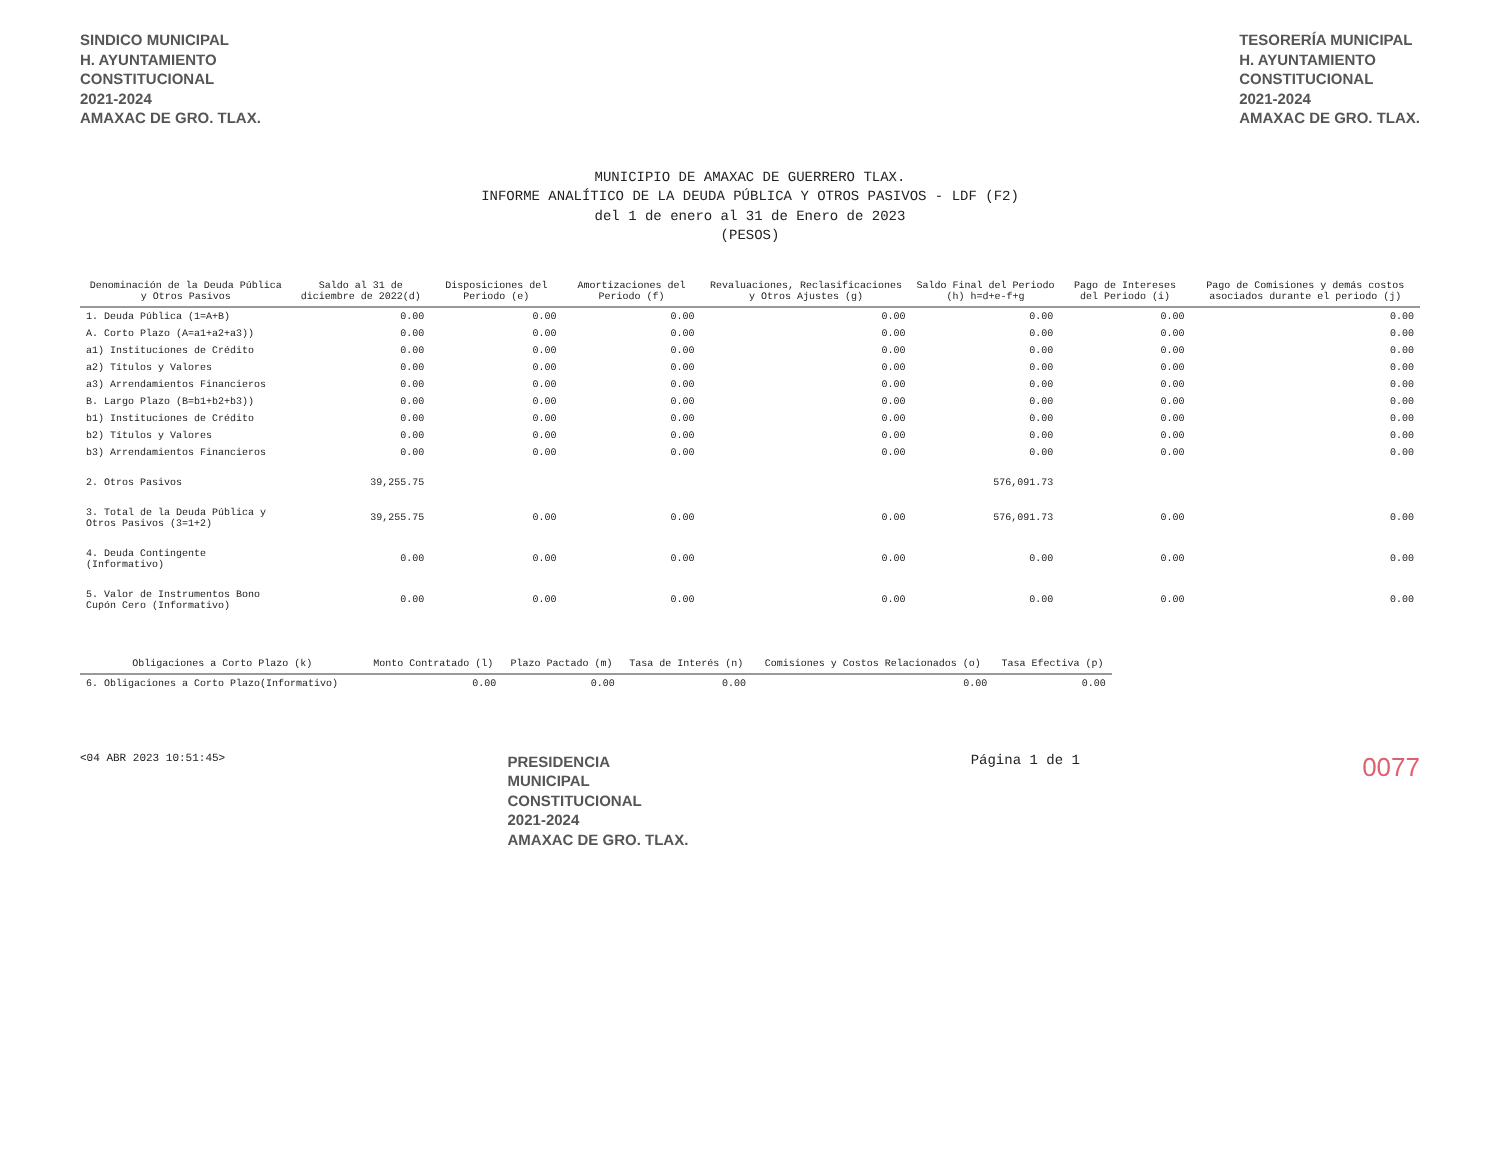SINDICO MUNICIPAL
H. AYUNTAMIENTO
CONSTITUCIONAL
2021-2024
AMAXAC DE GRO. TLAX.
TESORERÍA MUNICIPAL
H. AYUNTAMIENTO
CONSTITUCIONAL
2021-2024
AMAXAC DE GRO. TLAX.
MUNICIPIO DE AMAXAC DE GUERRERO TLAX.
INFORME ANALÍTICO DE LA DEUDA PÚBLICA Y OTROS PASIVOS - LDF (F2)
del 1 de enero al 31 de Enero de 2023
(PESOS)
| Denominación de la Deuda Pública y Otros Pasivos | Saldo al 31 de diciembre de 2022(d) | Disposiciones del Periodo (e) | Amortizaciones del Periodo (f) | Revaluaciones, Reclasificaciones y Otros Ajustes (g) | Saldo Final del Periodo (h) h=d+e-f+g | Pago de Intereses del Periodo (i) | Pago de Comisiones y demás costos asociados durante el periodo (j) |
| --- | --- | --- | --- | --- | --- | --- | --- |
| 1. Deuda Pública (1=A+B) | 0.00 | 0.00 | 0.00 | 0.00 | 0.00 | 0.00 | 0.00 |
| A. Corto Plazo (A=a1+a2+a3)) | 0.00 | 0.00 | 0.00 | 0.00 | 0.00 | 0.00 | 0.00 |
| a1) Instituciones de Crédito | 0.00 | 0.00 | 0.00 | 0.00 | 0.00 | 0.00 | 0.00 |
| a2) Títulos y Valores | 0.00 | 0.00 | 0.00 | 0.00 | 0.00 | 0.00 | 0.00 |
| a3) Arrendamientos Financieros | 0.00 | 0.00 | 0.00 | 0.00 | 0.00 | 0.00 | 0.00 |
| B. Largo Plazo (B=b1+b2+b3)) | 0.00 | 0.00 | 0.00 | 0.00 | 0.00 | 0.00 | 0.00 |
| b1) Instituciones de Crédito | 0.00 | 0.00 | 0.00 | 0.00 | 0.00 | 0.00 | 0.00 |
| b2) Títulos y Valores | 0.00 | 0.00 | 0.00 | 0.00 | 0.00 | 0.00 | 0.00 |
| b3) Arrendamientos Financieros | 0.00 | 0.00 | 0.00 | 0.00 | 0.00 | 0.00 | 0.00 |
| 2. Otros Pasivos | 39,255.75 | | | | 576,091.73 | | |
| 3. Total de la Deuda Pública y Otros Pasivos (3=1+2) | 39,255.75 | 0.00 | 0.00 | 0.00 | 576,091.73 | 0.00 | 0.00 |
| 4. Deuda Contingente (Informativo) | 0.00 | 0.00 | 0.00 | 0.00 | 0.00 | 0.00 | 0.00 |
| 5. Valor de Instrumentos Bono Cupón Cero (Informativo) | 0.00 | 0.00 | 0.00 | 0.00 | 0.00 | 0.00 | 0.00 |
| Obligaciones a Corto Plazo (k) | Monto Contratado (l) | Plazo Pactado (m) | Tasa de Interés (n) | Comisiones y Costos Relacionados (o) | Tasa Efectiva (p) |
| --- | --- | --- | --- | --- | --- |
| 6. Obligaciones a Corto Plazo(Informativo) | 0.00 | 0.00 | 0.00 | 0.00 | 0.00 |
<04 ABR 2023 10:51:45>
PRESIDENCIA
MUNICIPAL
CONSTITUCIONAL
2021-2024
AMAXAC DE GRO. TLAX.
Página 1 de 1
0077